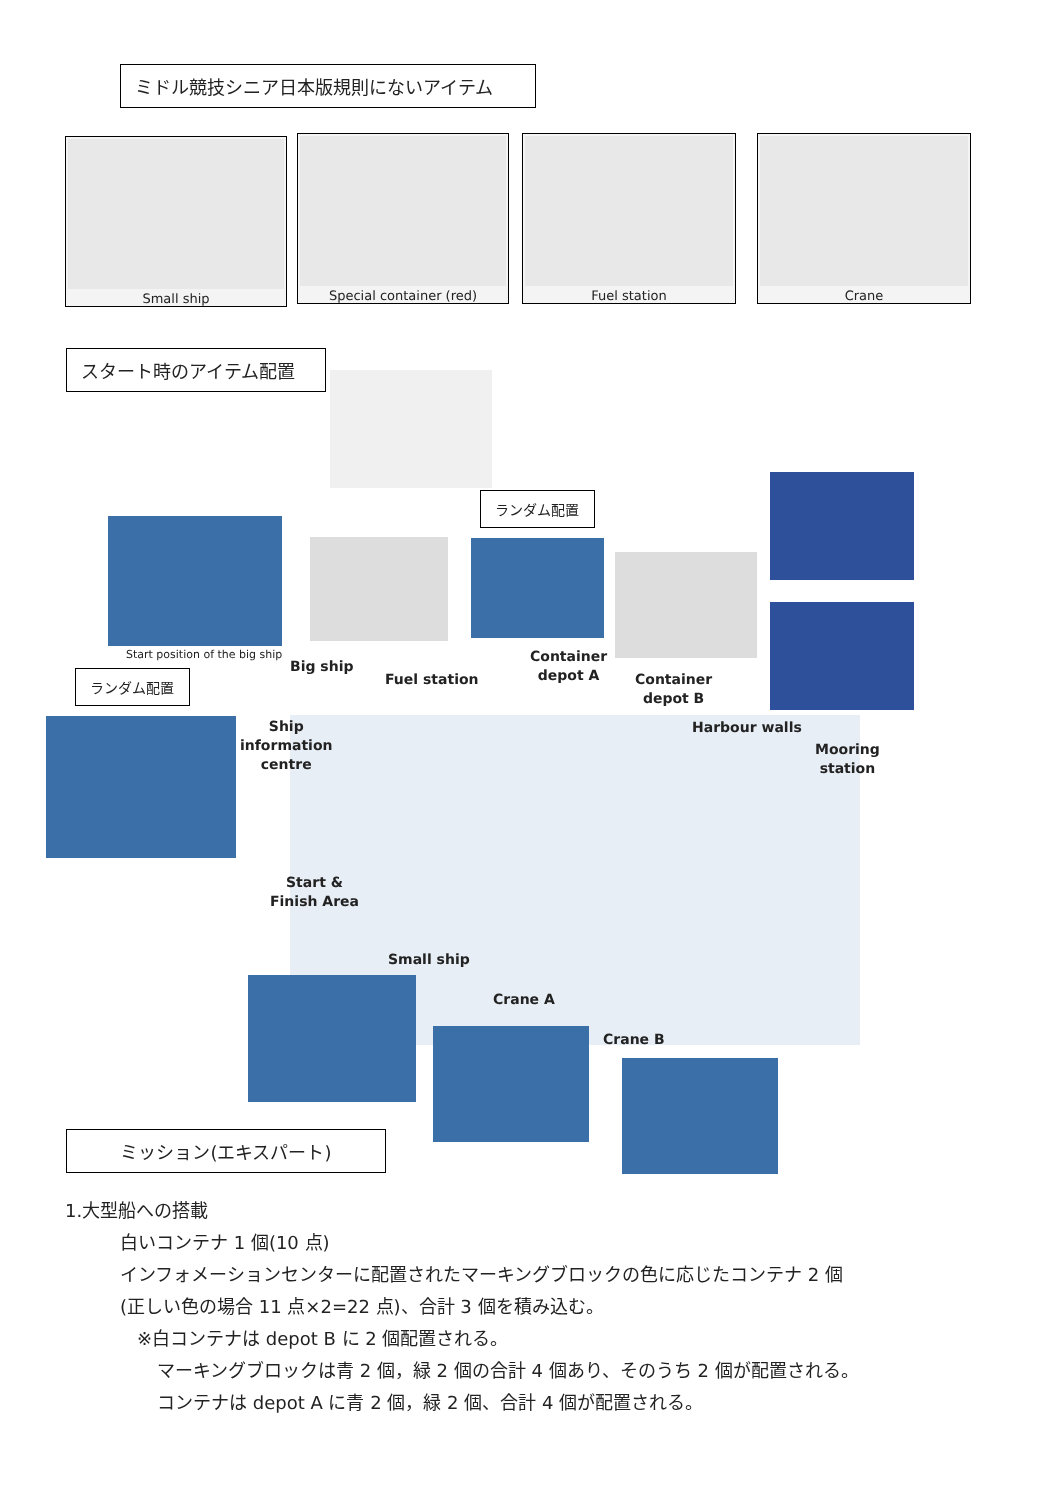ミドル競技シニア日本版規則にないアイテム
Small ship Special container (red) Fuel station Crane
スタート時のアイテム配置
Start position of the big ship
ランダム配置
ランダム配置
Big ship
Fuel station
Container
depot A
Container
depot B
Ship
information
centre
Harbour walls
Mooring
station
Start &
Finish Area
Small ship
Crane A
Crane B
ミッション(エキスパート)
1.大型船への搭載
白いコンテナ 1 個(10 点)
インフォメーションセンターに配置されたマーキングブロックの色に応じたコンテナ 2 個
(正しい色の場合 11 点×2=22 点)、合計 3 個を積み込む。
※白コンテナは depot B に 2 個配置される。
マーキングブロックは青 2 個，緑 2 個の合計 4 個あり、そのうち 2 個が配置される。
コンテナは depot A に青 2 個，緑 2 個、合計 4 個が配置される。